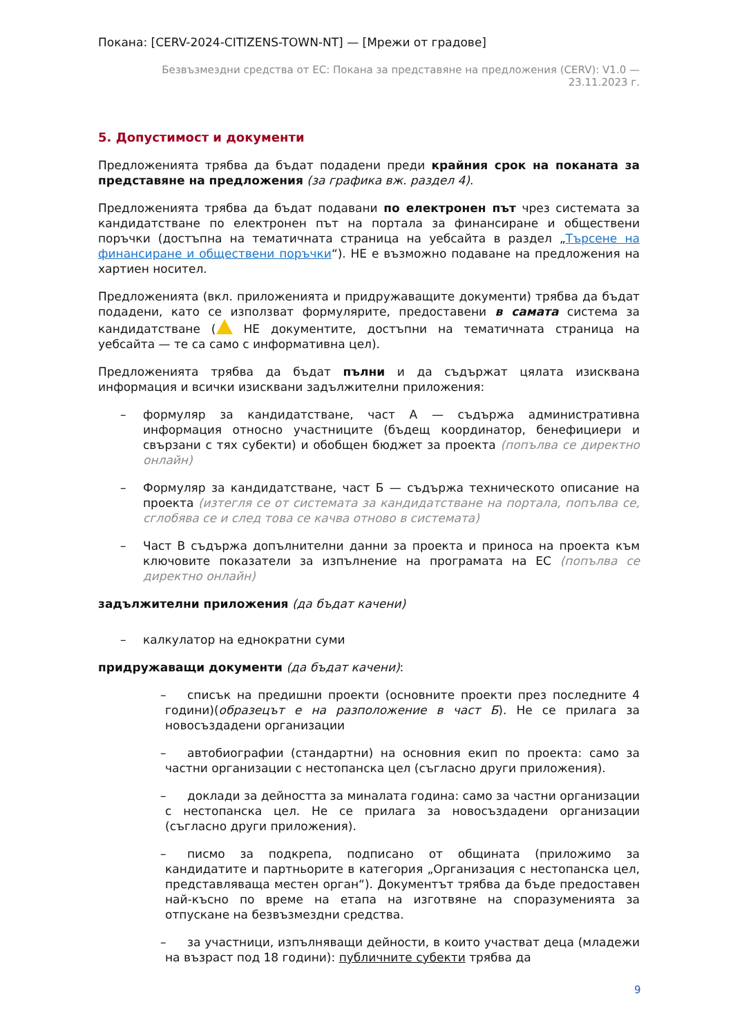Покана: [CERV-2024-CITIZENS-TOWN-NT] — [Мрежи от градове]
Безвъзмездни средства от ЕС: Покана за представяне на предложения (CERV): V1.0 —
23.11.2023 г.
5. Допустимост и документи
Предложенията трябва да бъдат подадени преди крайния срок на поканата за представяне на предложения (за графика вж. раздел 4).
Предложенията трябва да бъдат подавани по електронен път чрез системата за кандидатстване по електронен път на портала за финансиране и обществени поръчки (достъпна на тематичната страница на уебсайта в раздел „Търсене на финансиране и обществени поръчки“). НЕ е възможно подаване на предложения на хартиен носител.
Предложенията (вкл. приложенията и придружаващите документи) трябва да бъдат подадени, като се използват формулярите, предоставени в самата система за кандидатстване ( НЕ документите, достъпни на тематичната страница на уебсайта — те са само с информативна цел).
Предложенията трябва да бъдат пълни и да съдържат цялата изисквана информация и всички изисквани задължителни приложения:
– формуляр за кандидатстване, част А — съдържа административна информация относно участниците (бъдещ координатор, бенефициери и свързани с тях субекти) и обобщен бюджет за проекта (попълва се директно онлайн)
– Формуляр за кандидатстване, част Б — съдържа техническото описание на проекта (изтегля се от системата за кандидатстване на портала, попълва се, сглобява се и след това се качва отново в системата)
– Част В съдържа допълнителни данни за проекта и приноса на проекта към ключовите показатели за изпълнение на програмата на ЕС (попълва се директно онлайн)
задължителни приложения (да бъдат качени)
– калкулатор на еднократни суми
придружаващи документи (да бъдат качени):
– списък на предишни проекти (основните проекти през последните 4 години)(образецът е на разположение в част Б). Не се прилага за новосъздадени организации
– автобиографии (стандартни) на основния екип по проекта: само за частни организации с нестопанска цел (съгласно други приложения).
– доклади за дейността за миналата година: само за частни организации с нестопанска цел. Не се прилага за новосъздадени организации (съгласно други приложения).
– писмо за подкрепа, подписано от общината (приложимо за кандидатите и партньорите в категория „Организация с нестопанска цел, представляваща местен орган“). Документът трябва да бъде предоставен най-късно по време на етапа на изготвяне на споразуменията за отпускане на безвъзмездни средства.
– за участници, изпълняващи дейности, в които участват деца (младежи на възраст под 18 години): публичните субекти трябва да
9